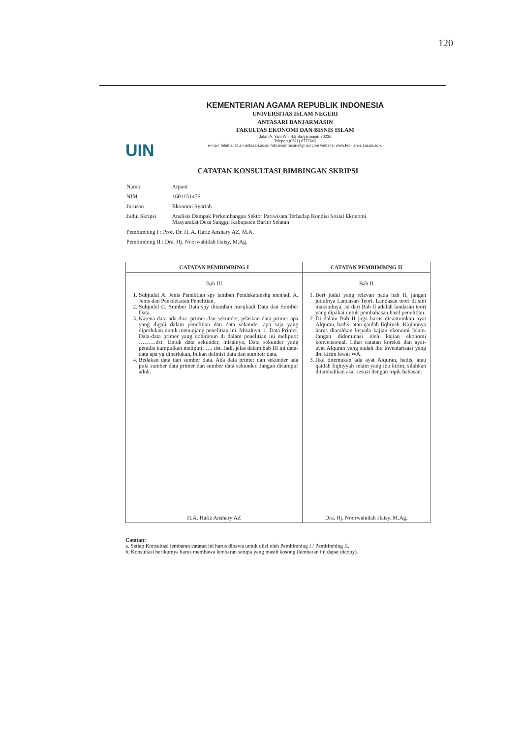120
UIN
KEMENTERIAN AGAMA REPUBLIK INDONESIA
UNIVERSITAS ISLAM NEGERI
ANTASARI BANJARMASIN
FAKULTAS EKONOMI DAN BISNIS ISLAM
Jalan A. Yani Km. 4.5 Banjarmasin 70235
Telepon (0511) 6777663
e-mail: febimail@uin-antasari.ac.id/ febi.uinantasari@gmail.com website: www.febi.uin-antasari.ac.id
CATATAN KONSULTASI BIMBINGAN SKRIPSI
| Nama | : Arpani |
| NIM | : 1601151476 |
| Jurusan | : Ekonomi Syariah |
| Judul Skripsi | : Analisis Dampak Perkembangan Sektor Pariwisata Terhadap Kondisi Sosial Ekonomi Masyarakat Desa Sanggu Kabupaten Barito Selatan |
| Pembimbing I : Prof. Dr. H. A. Hafiz Anshary AZ, M.A. | |
| Pembimbing II : Dra. Hj. Noorwahidah Haisy, M.Ag. | |
| CATATAN PEMBIMBING I | CATATAN PEMBIMBING II |
| --- | --- |
| Bab III 1. Subjudul A. Jenis Penelitian spy tambah Pendekatanshg menjadi A. Jenis dan Pensdekatan Penelitian. 2. Subjudul C. Sumber Data spy ditambah menjkadi Data dan Sumber Data. 3. Karena data ada dua: primer dan sekunder, jelaskan data primer apa yang digali dalam penelitian dan data sekunder apa saja yang diperlukan untuk menunjang penelitian ini. Misalnya, 1. Data Primer. Data-data primer yang dohimoun di dalam penelitian ini meliputi: ………dst. Untuk data sekunder, misalnya, Data sekunder yang penulis kumpulkan meliputi: …. dst. Jadi, jelas dalam bab III ini data-data apa yg diperlukan, bukan definisi data dan sumbetr data. 4. Bedakan data dan sumber data. Ada data primer dan sekunder ada pula sumber data primer dan sumber data sekunder. Jangan dicampur aduk. H.A. Hafiz Anshary AZ | Bab II 1. Beri judul yang relevan pada bab II, jangan judulnya Landasan Teori. Landasan teori di sini maksudnya, isi dari Bab II adalah landasan teori yang dipakai untuk pembahasan hasil penelitian. 2. Di dalam Bab II juga harus dicantumkan ayat Alquran, hadis, atau qaidah fiqhiyah. Kajiannya harus diarahkan kepada kajian ekonomi Islam. Jangan didominasi oleh kajian ekonomi konvensional. Lihat catatan koreksi dan ayat-ayat Alquran yang sudah ibu inventarisasi yang ibu kirim lewat WA. 3. Jika ditemukan ada ayat Alquran, hadis, atau qaidah fiqhiyyah selain yang ibu kirim, silahkan ditambahkan asal sesuai dengan topik bahasan. Dra. Hj. Noorwahidah Haisy. M.Ag. |
Catatan:
a. Setiap Konsultasi lembaran catatan ini harus dibawa untuk diisi oleh Pembimbing I / Pembimbing II.
b. Konsultasi berikutnya harus membawa lembaran serupa yang masih kosong (lembaran ini dapat dicopy).